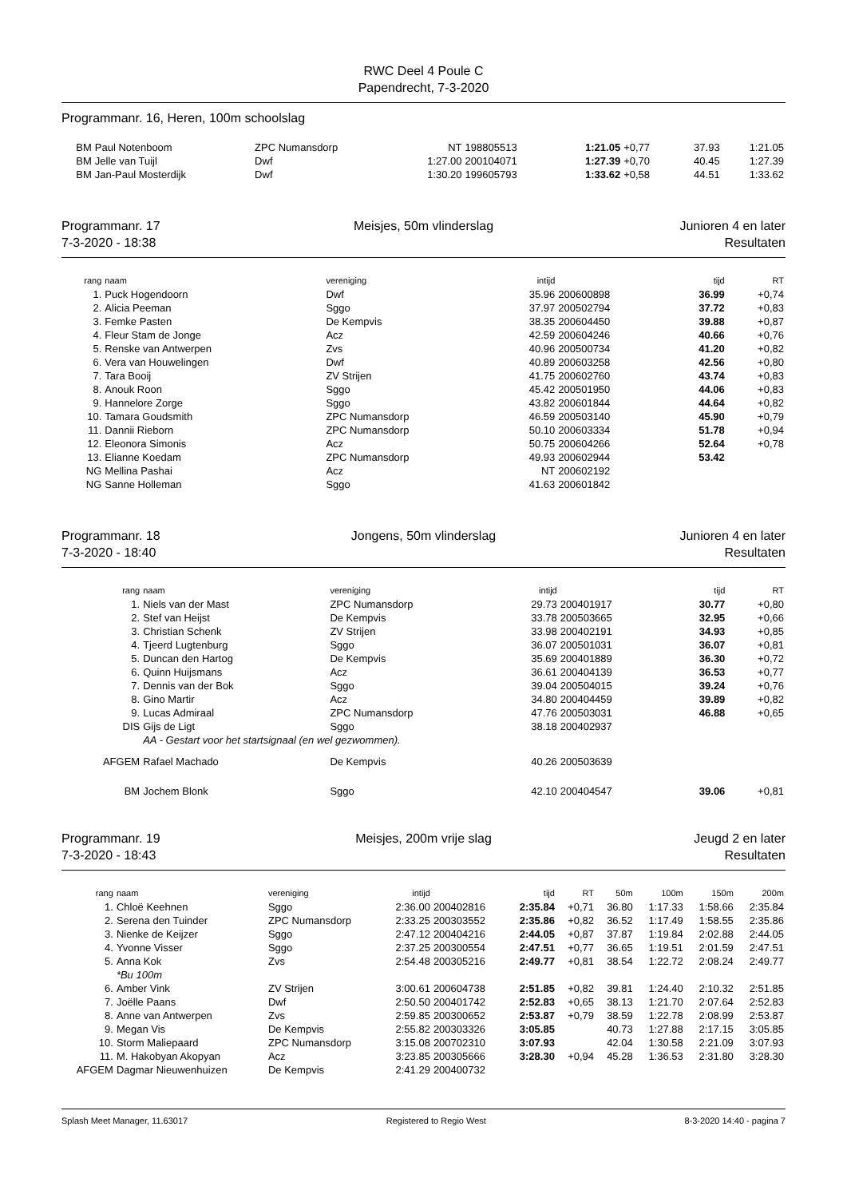RWC Deel 4 Poule C
Papendrecht, 7-3-2020
Programmanr. 16, Heren, 100m schoolslag
| BM | Paul Notenboom | ZPC Numansdorp | NT | 198805513 | 1:21.05 | +0,77 | 37.93 | 1:21.05 |
| BM | Jelle van Tuijl | Dwf | 1:27.00 | 200104071 | 1:27.39 | +0,70 | 40.45 | 1:27.39 |
| BM | Jan-Paul Mosterdijk | Dwf | 1:30.20 | 199605793 | 1:33.62 | +0,58 | 44.51 | 1:33.62 |
Programmanr. 17
7-3-2020 - 18:38
Meisjes, 50m vlinderslag Junioren 4 en later
Resultaten
| rang | naam | vereniging | intijd | | tijd | RT |
| --- | --- | --- | --- | --- | --- | --- |
| 1. | Puck Hogendoorn | Dwf | 35.96 | 200600898 | 36.99 | +0,74 |
| 2. | Alicia Peeman | Sggo | 37.97 | 200502794 | 37.72 | +0,83 |
| 3. | Femke Pasten | De Kempvis | 38.35 | 200604450 | 39.88 | +0,87 |
| 4. | Fleur Stam de Jonge | Acz | 42.59 | 200604246 | 40.66 | +0,76 |
| 5. | Renske van Antwerpen | Zvs | 40.96 | 200500734 | 41.20 | +0,82 |
| 6. | Vera van Houwelingen | Dwf | 40.89 | 200603258 | 42.56 | +0,80 |
| 7. | Tara Booij | ZV Strijen | 41.75 | 200602760 | 43.74 | +0,83 |
| 8. | Anouk Roon | Sggo | 45.42 | 200501950 | 44.06 | +0,83 |
| 9. | Hannelore Zorge | Sggo | 43.82 | 200601844 | 44.64 | +0,82 |
| 10. | Tamara Goudsmith | ZPC Numansdorp | 46.59 | 200503140 | 45.90 | +0,79 |
| 11. | Dannii Rieborn | ZPC Numansdorp | 50.10 | 200603334 | 51.78 | +0,94 |
| 12. | Eleonora Simonis | Acz | 50.75 | 200604266 | 52.64 | +0,78 |
| 13. | Elianne Koedam | ZPC Numansdorp | 49.93 | 200602944 | 53.42 | |
| NG | Mellina Pashai | Acz | NT | 200602192 | | |
| NG | Sanne Holleman | Sggo | 41.63 | 200601842 | | |
Programmanr. 18
7-3-2020 - 18:40
Jongens, 50m vlinderslag Junioren 4 en later
Resultaten
| rang | naam | vereniging | intijd | | tijd | RT |
| --- | --- | --- | --- | --- | --- | --- |
| 1. | Niels van der Mast | ZPC Numansdorp | 29.73 | 200401917 | 30.77 | +0,80 |
| 2. | Stef van Heijst | De Kempvis | 33.78 | 200503665 | 32.95 | +0,66 |
| 3. | Christian Schenk | ZV Strijen | 33.98 | 200402191 | 34.93 | +0,85 |
| 4. | Tjeerd Lugtenburg | Sggo | 36.07 | 200501031 | 36.07 | +0,81 |
| 5. | Duncan den Hartog | De Kempvis | 35.69 | 200401889 | 36.30 | +0,72 |
| 6. | Quinn Huijsmans | Acz | 36.61 | 200404139 | 36.53 | +0,77 |
| 7. | Dennis van der Bok | Sggo | 39.04 | 200504015 | 39.24 | +0,76 |
| 8. | Gino Martir | Acz | 34.80 | 200404459 | 39.89 | +0,82 |
| 9. | Lucas Admiraal | ZPC Numansdorp | 47.76 | 200503031 | 46.88 | +0,65 |
| DIS | Gijs de Ligt | Sggo | 38.18 | 200402937 | | |
| | AA - Gestart voor het startsignaal (en wel gezwommen). | | | | | |
| AFGEM | Rafael Machado | De Kempvis | 40.26 | 200503639 | | |
| BM | Jochem Blonk | Sggo | 42.10 | 200404547 | 39.06 | +0,81 |
Programmanr. 19
7-3-2020 - 18:43
Meisjes, 200m vrije slag Jeugd 2 en later
Resultaten
| rang | naam | vereniging | intijd | | tijd | RT | 50m | 100m | 150m | 200m |
| --- | --- | --- | --- | --- | --- | --- | --- | --- | --- | --- |
| 1. | Chloë Keehnen | Sggo | 2:36.00 | 200402816 | 2:35.84 | +0,71 | 36.80 | 1:17.33 | 1:58.66 | 2:35.84 |
| 2. | Serena den Tuinder | ZPC Numansdorp | 2:33.25 | 200303552 | 2:35.86 | +0,82 | 36.52 | 1:17.49 | 1:58.55 | 2:35.86 |
| 3. | Nienke de Keijzer | Sggo | 2:47.12 | 200404216 | 2:44.05 | +0,87 | 37.87 | 1:19.84 | 2:02.88 | 2:44.05 |
| 4. | Yvonne Visser | Sggo | 2:37.25 | 200300554 | 2:47.51 | +0,77 | 36.65 | 1:19.51 | 2:01.59 | 2:47.51 |
| 5. | Anna Kok | Zvs | 2:54.48 | 200305216 | 2:49.77 | +0,81 | 38.54 | 1:22.72 | 2:08.24 | 2:49.77 |
| | *Bu 100m | | | | | | | | | |
| 6. | Amber Vink | ZV Strijen | 3:00.61 | 200604738 | 2:51.85 | +0,82 | 39.81 | 1:24.40 | 2:10.32 | 2:51.85 |
| 7. | Joëlle Paans | Dwf | 2:50.50 | 200401742 | 2:52.83 | +0,65 | 38.13 | 1:21.70 | 2:07.64 | 2:52.83 |
| 8. | Anne van Antwerpen | Zvs | 2:59.85 | 200300652 | 2:53.87 | +0,79 | 38.59 | 1:22.78 | 2:08.99 | 2:53.87 |
| 9. | Megan Vis | De Kempvis | 2:55.82 | 200303326 | 3:05.85 | | 40.73 | 1:27.88 | 2:17.15 | 3:05.85 |
| 10. | Storm Maliepaard | ZPC Numansdorp | 3:15.08 | 200702310 | 3:07.93 | | 42.04 | 1:30.58 | 2:21.09 | 3:07.93 |
| 11. | M. Hakobyan Akopyan | Acz | 3:23.85 | 200305666 | 3:28.30 | +0,94 | 45.28 | 1:36.53 | 2:31.80 | 3:28.30 |
| AFGEM | Dagmar Nieuwenhuizen | De Kempvis | 2:41.29 | 200400732 | | | | | | |
Splash Meet Manager, 11.63017 Registered to Regio West 8-3-2020 14:40 - pagina 7